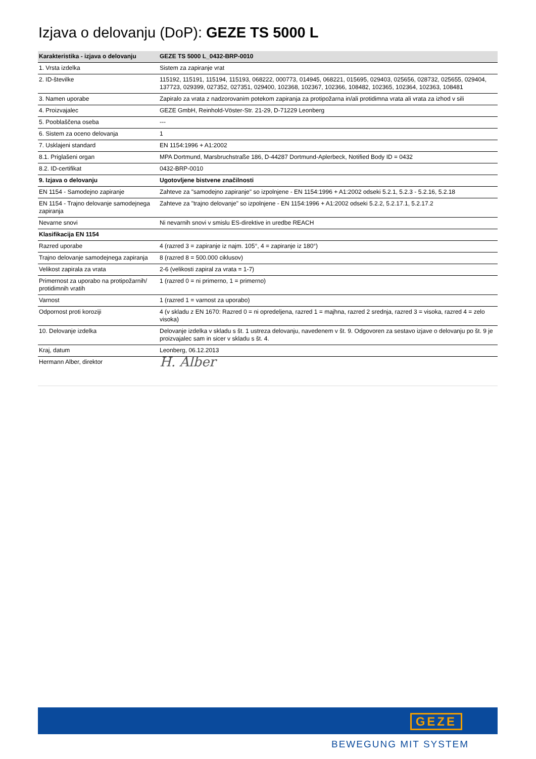Izjava o delovanju (DoP): GEZE TS 5000 L
| Karakteristika - izjava o delovanju | GEZE TS 5000 L_0432-BRP-0010 |
| --- | --- |
| 1. Vrsta izdelka | Sistem za zapiranje vrat |
| 2. ID-številke | 115192, 115191, 115194, 115193, 068222, 000773, 014945, 068221, 015695, 029403, 025656, 028732, 025655, 029404, 137723, 029399, 027352, 027351, 029400, 102368, 102367, 102366, 108482, 102365, 102364, 102363, 108481 |
| 3. Namen uporabe | Zapiralo za vrata z nadzorovanim potekom zapiranja za protipožarna in/ali protidimna vrata ali vrata za izhod v sili |
| 4. Proizvajalec | GEZE GmbH, Reinhold-Vöster-Str. 21-29, D-71229 Leonberg |
| 5. Pooblaščena oseba | --- |
| 6. Sistem za oceno delovanja | 1 |
| 7. Usklajeni standard | EN 1154:1996 + A1:2002 |
| 8.1. Priglašeni organ | MPA Dortmund, Marsbruchstraße 186, D-44287 Dortmund-Aplerbeck, Notified Body ID = 0432 |
| 8.2. ID-certifikat | 0432-BRP-0010 |
| 9. Izjava o delovanju | Ugotovljene bistvene značilnosti |
| EN 1154 - Samodejno zapiranje | Zahteve za "samodejno zapiranje" so izpolnjene - EN 1154:1996 + A1:2002 odseki 5.2.1, 5.2.3 - 5.2.16, 5.2.18 |
| EN 1154 - Trajno delovanje samodejnega zapiranja | Zahteve za "trajno delovanje" so izpolnjene - EN 1154:1996 + A1:2002 odseki 5.2.2, 5.2.17.1, 5.2.17.2 |
| Nevarne snovi | Ni nevarnih snovi v smislu ES-direktive in uredbe REACH |
| Klasifikacija EN 1154 | |
| Razred uporabe | 4 (razred 3 = zapiranje iz najm. 105°, 4 = zapiranje iz 180°) |
| Trajno delovanje samodejnega zapiranja | 8 (razred 8 = 500.000 ciklusov) |
| Velikost zapirala za vrata | 2-6 (velikosti zapiral za vrata = 1-7) |
| Primernost za uporabo na protipožarnih/ protidimnih vratih | 1 (razred 0 = ni primerno, 1 = primerno) |
| Varnost | 1 (razred 1 = varnost za uporabo) |
| Odpornost proti koroziji | 4 (v skladu z EN 1670: Razred 0 = ni opredeljena, razred 1 = majhna, razred 2 srednja, razred 3 = visoka, razred 4 = zelo visoka) |
| 10. Delovanje izdelka | Delovanje izdelka v skladu s št. 1 ustreza delovanju, navedenem v št. 9. Odgovoren za sestavo izjave o delovanju po št. 9 je proizvajalec sam in sicer v skladu s št. 4. |
| Kraj, datum | Leonberg, 06.12.2013 |
| Hermann Alber, direktor | H. Alber |
GEZE
BEWEGUNG MIT SYSTEM